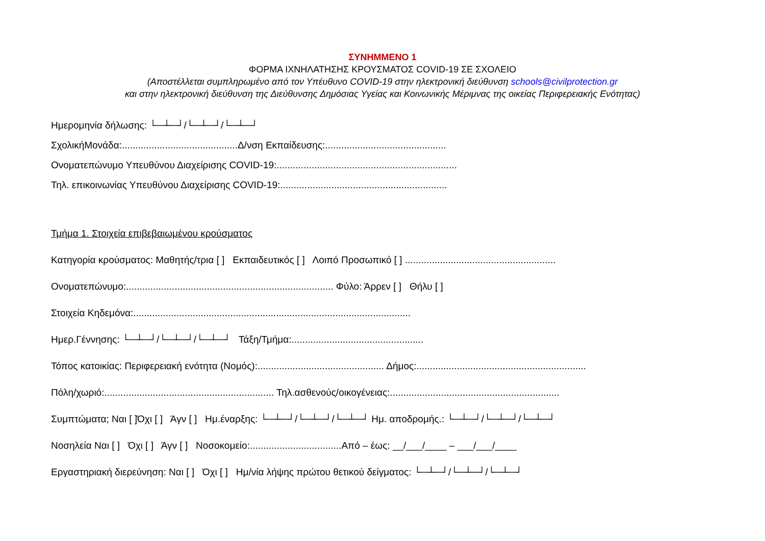ΣΥΝΗΜΜΕΝΟ 1
ΦΟΡΜΑ ΙΧΝΗΛΑΤΗΣΗΣ ΚΡΟΥΣΜΑΤΟΣ COVID-19 ΣΕ ΣΧΟΛΕΙΟ
(Αποστέλλεται συμπληρωμένο από τον Υπέυθυνο COVID-19 στην ηλεκτρονική διεύθυνση schools@civilprotection.gr
και στην ηλεκτρονική διεύθυνση της Διεύθυνσης Δημόσιας Υγείας και Κοινωνικής Μέριμνας της οικείας Περιφερειακής Ενότητας)
Ημερομηνία δήλωσης: └─┴─┘/└─┴─┘/└─┴─┘
ΣχολικήΜονάδα:...........................................Δ/νση Εκπαίδευσης:.............................................
Ονοματεπώνυμο Υπευθύνου Διαχείρισης COVID-19:...................................................................
Τηλ. επικοινωνίας Υπευθύνου Διαχείρισης COVID-19:..............................................................
Τμήμα 1. Στοιχεία επιβεβαιωμένου κρούσματος
Κατηγορία κρούσματος: Μαθητής/τρια [ ] Εκπαιδευτικός [ ] Λοιπό Προσωπικό [ ] ........................................................
Ονοματεπώνυμο:............................................................................. Φύλο: Άρρεν [ ] Θήλυ [ ]
Στοιχεία Κηδεμόνα:.......................................................................................................
Ημερ.Γέννησης: └─┴─┘/└─┴─┘/└─┴─┘ Τάξη/Τμήμα:.................................................
Τόπος κατοικίας: Περιφερειακή ενότητα (Νομός):............................................... Δήμος:...............................................................
Πόλη/χωριό:............................................................... Τηλ.ασθενούς/οικογένειας:...............................................................
Συμπτώματα; Ναι [ ]Όχι [ ] Άγν [ ] Ημ.έναρξης: └─┴─┘/└─┴─┘/└─┴─┘ Ημ. αποδρομής.: └─┴─┘/└─┴─┘/└─┴─┘
Νοσηλεία Ναι [ ] Όχι [ ] Άγν [ ] Νοσοκομείο:..................................Από – έως: __/___/____ – ___/___/____
Εργαστηριακή διερεύνηση: Ναι [ ] Όχι [ ] Ημ/νία λήψης πρώτου θετικού δείγματος: └─┴─┘/└─┴─┘/└─┴─┘